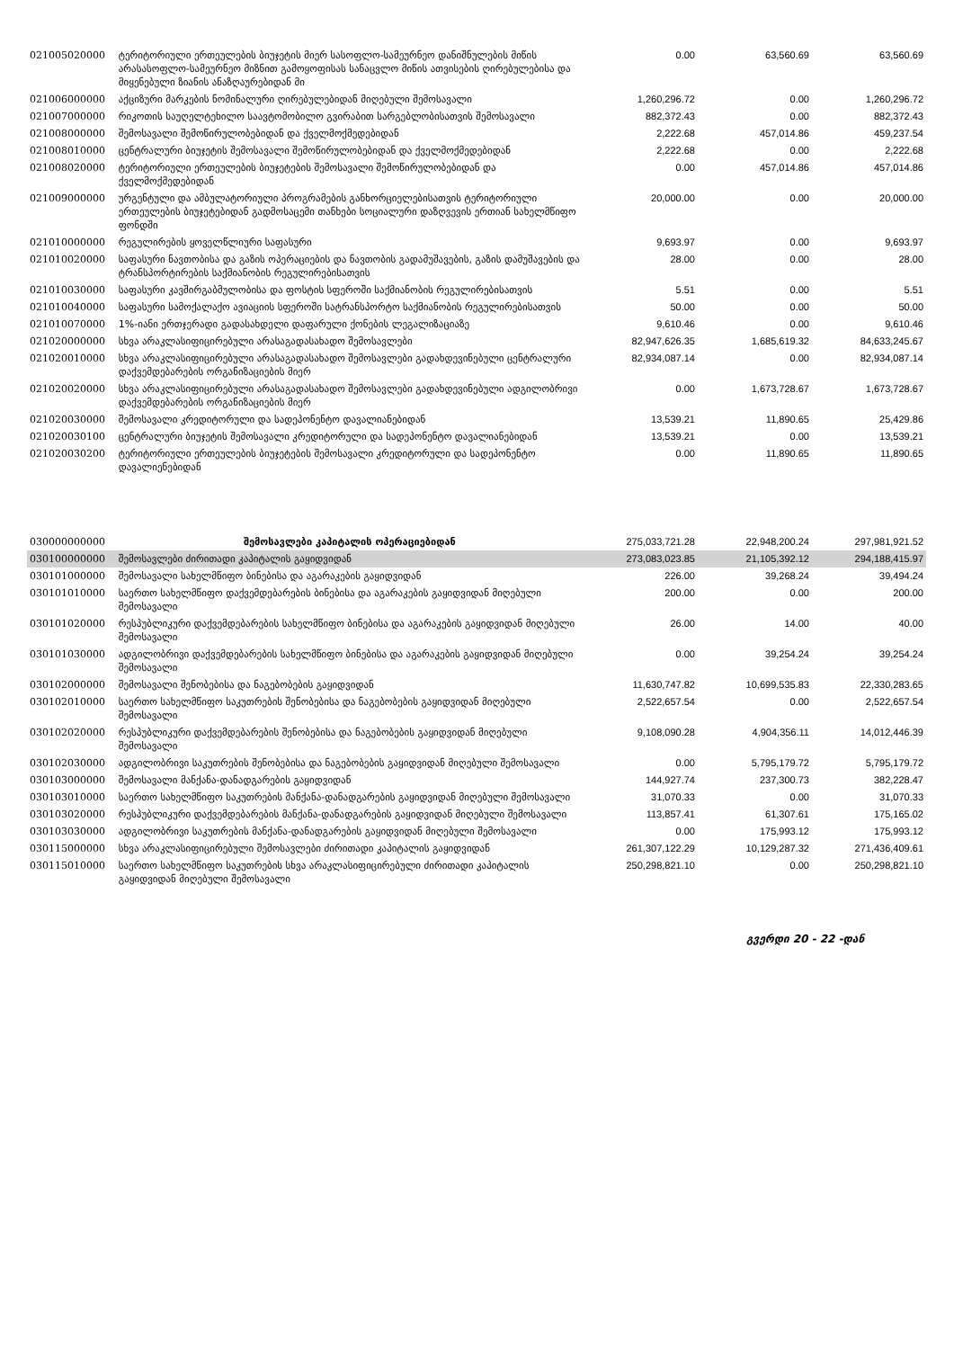| 021005020000 | ტერიტორიული ერთეულების ბიუჯეტის მიერ სასოფლო-სამეურნეო დანიშნულების მიწის არასასოფლო-სამეურნეო მიზნით გამოყოფისას სანაცვლო მიწის ათვისების ღირებულებისა და მიყენებული ზიანის ანაზღაურებიდან მი | 0.00 | 63,560.69 | 63,560.69 |
| 021006000000 | აქციზური მარკების ნომინალური ღირებულებიდან მიღებული შემოსავალი | 1,260,296.72 | 0.00 | 1,260,296.72 |
| 021007000000 | რიკოთის საუღელტეხილო საავტომობილო გვირაბით სარგებლობისათვის შემოსავალი | 882,372.43 | 0.00 | 882,372.43 |
| 021008000000 | შემოსავალი შემოწირულობებიდან და ქველმოქმედებიდან | 2,222.68 | 457,014.86 | 459,237.54 |
| 021008010000 | ცენტრალური ბიუჯეტის შემოსავალი შემოწირულობებიდან და ქველმოქმედებიდან | 2,222.68 | 0.00 | 2,222.68 |
| 021008020000 | ტერიტორიული ერთეულების ბიუჯეტების შემოსავალი შემოწირულობებიდან და ქველმოქმედებიდან | 0.00 | 457,014.86 | 457,014.86 |
| 021009000000 | ურგენტული და ამბულატორიული პროგრამების განხორციელებისათვის ტერიტორიული ერთეულების ბიუჯეტებიდან გადმოსაცემი თანხები სოციალური დაზღვევის ერთიან სახელმწიფო ფონდში | 20,000.00 | 0.00 | 20,000.00 |
| 021010000000 | რეგულირების ყოველწლიური საფასური | 9,693.97 | 0.00 | 9,693.97 |
| 021010020000 | საფასური ნავთობისა და გაზის ოპერაციების და ნავთობის გადამუშავების, გაზის დამუშავების და ტრანსპორტირების საქმიანობის რეგულირებისათვის | 28.00 | 0.00 | 28.00 |
| 021010030000 | საფასური კავშირგაბმულობისა და ფოსტის სფეროში საქმიანობის რეგულირებისათვის | 5.51 | 0.00 | 5.51 |
| 021010040000 | საფასური სამოქალაქო ავიაციის სფეროში სატრანსპორტო საქმიანობის რეგულირებისათვის | 50.00 | 0.00 | 50.00 |
| 021010070000 | 1%-იანი ერთჯერადი გადასახდელი დაფარული ქონების ლეგალიზაციაზე | 9,610.46 | 0.00 | 9,610.46 |
| 021020000000 | სხვა არაკლასიფიცირებული არასაგადასახადო შემოსავლები | 82,947,626.35 | 1,685,619.32 | 84,633,245.67 |
| 021020010000 | სხვა არაკლასიფიცირებული არასაგადასახადო შემოსავლები გადახდევინებული ცენტრალური დაქვემდებარების ორგანიზაციების მიერ | 82,934,087.14 | 0.00 | 82,934,087.14 |
| 021020020000 | სხვა არაკლასიფიცირებული არასაგადასახადო შემოსავლები გადახდევინებული ადგილობრივი დაქვემდებარების ორგანიზაციების მიერ | 0.00 | 1,673,728.67 | 1,673,728.67 |
| 021020030000 | შემოსავალი კრედიტორული და სადეპონენტო დავალიანებიდან | 13,539.21 | 11,890.65 | 25,429.86 |
| 021020030100 | ცენტრალური ბიუჯეტის შემოსავალი კრედიტორული და სადეპონენტო დავალიანებიდან | 13,539.21 | 0.00 | 13,539.21 |
| 021020030200 | ტერიტორიული ერთეულების ბიუჯეტების შემოსავალი კრედიტორული და სადეპონენტო დავალიენებიდან | 0.00 | 11,890.65 | 11,890.65 |
| 030000000000 | შემოსავლები კაპიტალის ოპერაციებიდან | 275,033,721.28 | 22,948,200.24 | 297,981,921.52 |
| 030100000000 | შემოსავლები ძირითადი კაპიტალის გაყიდვიდან | 273,083,023.85 | 21,105,392.12 | 294,188,415.97 |
| 030101000000 | შემოსავალი სახელმწიფო ბინებისა და აგარაკების გაყიდვიდან | 226.00 | 39,268.24 | 39,494.24 |
| 030101010000 | საერთო სახელმწიფო დაქვემდებარების ბინებისა და აგარაკების გაყიდვიდან მიღებული შემოსავალი | 200.00 | 0.00 | 200.00 |
| 030101020000 | რესპუბლიკური დაქვემდებარების სახელმწიფო ბინებისა და აგარაკების გაყიდვიდან მიღებული შემოსავალი | 26.00 | 14.00 | 40.00 |
| 030101030000 | ადგილობრივი დაქვემდებარების სახელმწიფო ბინებისა და აგარაკების გაყიდვიდან მიღებული შემოსავალი | 0.00 | 39,254.24 | 39,254.24 |
| 030102000000 | შემოსავალი შენობებისა და ნაგებობების გაყიდვიდან | 11,630,747.82 | 10,699,535.83 | 22,330,283.65 |
| 030102010000 | საერთო სახელმწიფო საკუთრების შენობებისა და ნაგებობების გაყიდვიდან მიღებული შემოსავალი | 2,522,657.54 | 0.00 | 2,522,657.54 |
| 030102020000 | რესპუბლიკური დაქვემდებარების შენობებისა და ნაგებობების გაყიდვიდან მიღებული შემოსავალი | 9,108,090.28 | 4,904,356.11 | 14,012,446.39 |
| 030102030000 | ადგილობრივი საკუთრების შენობებისა და ნაგებობების გაყიდვიდან მიღებული შემოსავალი | 0.00 | 5,795,179.72 | 5,795,179.72 |
| 030103000000 | შემოსავალი მანქანა-დანადგარების გაყიდვიდან | 144,927.74 | 237,300.73 | 382,228.47 |
| 030103010000 | საერთო სახელმწიფო საკუთრების მანქანა-დანადგარების გაყიდვიდან მიღებული შემოსავალი | 31,070.33 | 0.00 | 31,070.33 |
| 030103020000 | რესპუბლიკური დაქვემდებარების მანქანა-დანადგარების გაყიდვიდან მიღებული შემოსავალი | 113,857.41 | 61,307.61 | 175,165.02 |
| 030103030000 | ადგილობრივი საკუთრების მანქანა-დანადგარების გაყიდვიდან მიღებული შემოსავალი | 0.00 | 175,993.12 | 175,993.12 |
| 030115000000 | სხვა არაკლასიფიცირებული შემოსავლები ძირითადი კაპიტალის გაყიდვიდან | 261,307,122.29 | 10,129,287.32 | 271,436,409.61 |
| 030115010000 | საერთო სახელმწიფო საკუთრების სხვა არაკლასიფიცირებული ძირითადი კაპიტალის გაყიდვიდან მიღებული შემოსავალი | 250,298,821.10 | 0.00 | 250,298,821.10 |
გვერდი 20 - 22 -დან